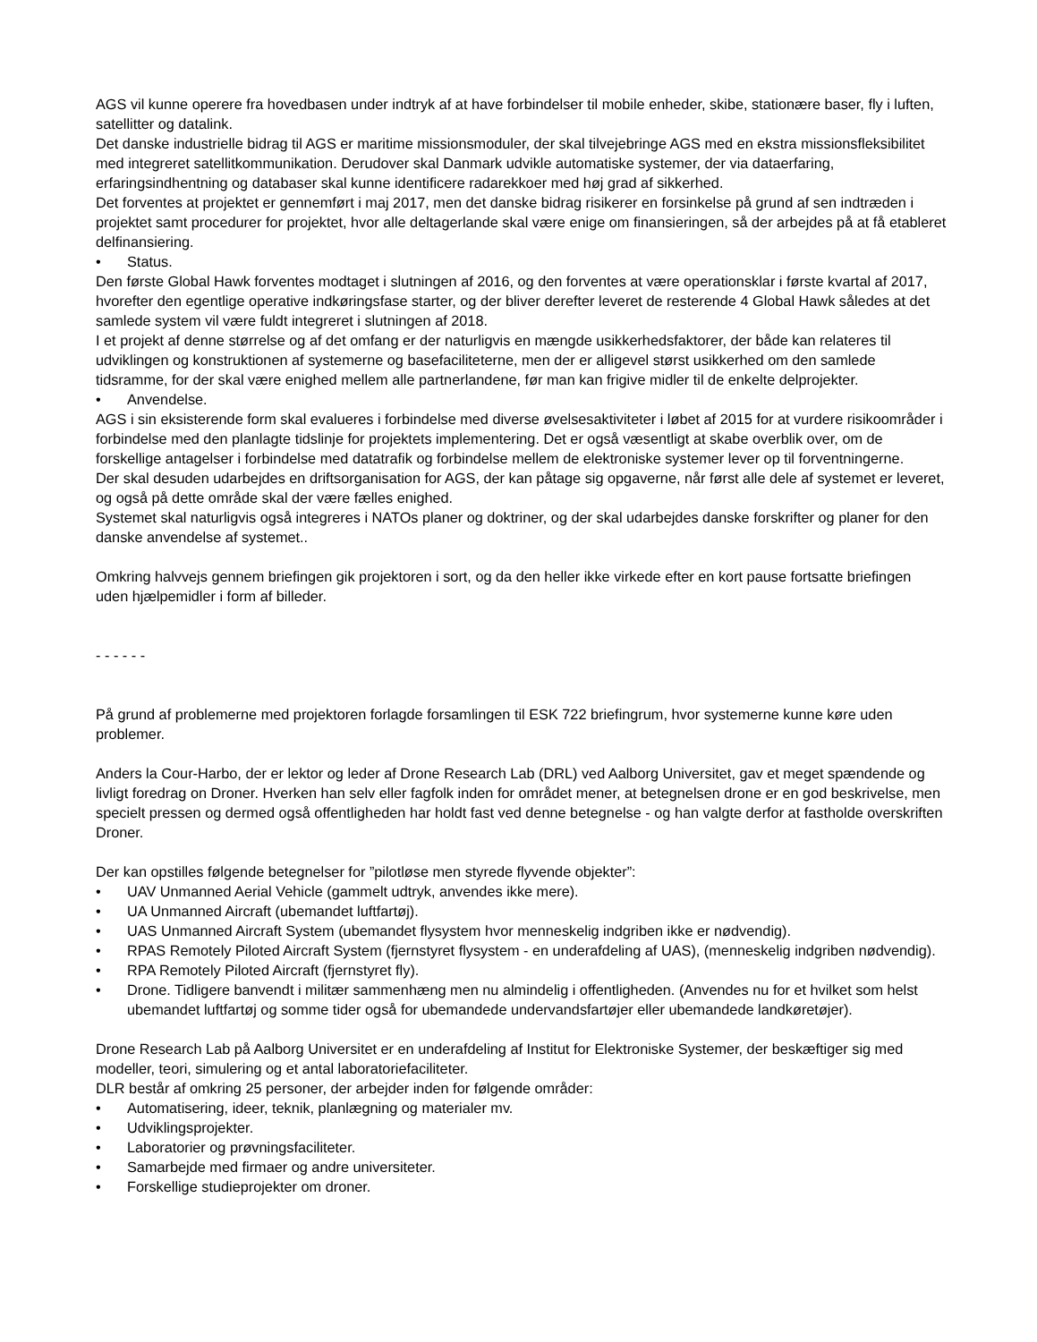AGS vil kunne operere fra hovedbasen under indtryk af at have forbindelser til mobile enheder, skibe, stationære baser, fly i luften, satellitter og datalink.
Det danske industrielle bidrag til AGS er maritime missionsmoduler, der skal tilvejebringe AGS med en ekstra missionsfleksibilitet med integreret satellitkommunikation. Derudover skal Danmark udvikle automatiske systemer, der via dataerfaring, erfaringsindhentning og databaser skal kunne identificere radarekkoer med høj grad af sikkerhed.
Det forventes at projektet er gennemført i maj 2017, men det danske bidrag risikerer en forsinkelse på grund af sen indtræden i projektet samt procedurer for projektet, hvor alle deltagerlande skal være enige om finansieringen, så der arbejdes på at få etableret delfinansiering.
• Status.
Den første Global Hawk forventes modtaget i slutningen af 2016, og den forventes at være operationsklar i første kvartal af 2017, hvorefter den egentlige operative indkøringsfase starter, og der bliver derefter leveret de resterende 4 Global Hawk således at det samlede system vil være fuldt integreret i slutningen af 2018.
I et projekt af denne størrelse og af det omfang er der naturligvis en mængde usikkerhedsfaktorer, der både kan relateres til udviklingen og konstruktionen af systemerne og basefaciliteterne, men der er alligevel størst usikkerhed om den samlede tidsramme, for der skal være enighed mellem alle partnerlandene, før man kan frigive midler til de enkelte delprojekter.
• Anvendelse.
AGS i sin eksisterende form skal evalueres i forbindelse med diverse øvelsesaktiviteter i løbet af 2015 for at vurdere risikoområder i forbindelse med den planlagte tidslinje for projektets implementering. Det er også væsentligt at skabe overblik over, om de forskellige antagelser i forbindelse med datatrafik og forbindelse mellem de elektroniske systemer lever op til forventningerne.
Der skal desuden udarbejdes en driftsorganisation for AGS, der kan påtage sig opgaverne, når først alle dele af systemet er leveret, og også på dette område skal der være fælles enighed.
Systemet skal naturligvis også integreres i NATOs planer og doktriner, og der skal udarbejdes danske forskrifter og planer for den danske anvendelse af systemet..
Omkring halvvejs gennem briefingen gik projektoren i sort, og da den heller ikke virkede efter en kort pause fortsatte briefingen uden hjælpemidler i form af billeder.
- - - - - -
På grund af problemerne med projektoren forlagde forsamlingen til ESK 722 briefingrum, hvor systemerne kunne køre uden problemer.
Anders la Cour-Harbo, der er lektor og leder af Drone Research Lab (DRL) ved Aalborg Universitet, gav et meget spændende og livligt foredrag on Droner. Hverken han selv eller fagfolk inden for området mener, at betegnelsen drone er en god beskrivelse, men specielt pressen og dermed også offentligheden har holdt fast ved denne betegnelse - og han valgte derfor at fastholde overskriften Droner.
Der kan opstilles følgende betegnelser for ”pilotløse men styrede flyvende objekter”:
• UAV Unmanned Aerial Vehicle (gammelt udtryk, anvendes ikke mere).
• UA Unmanned Aircraft (ubemandet luftfartøj).
• UAS Unmanned Aircraft System (ubemandet flysystem hvor menneskelig indgriben ikke er nødvendig).
• RPAS Remotely Piloted Aircraft System (fjernstyret flysystem - en underafdeling af UAS), (menneskelig indgriben nødvendig).
• RPA Remotely Piloted Aircraft (fjernstyret fly).
• Drone. Tidligere banvendt i militær sammenhæng men nu almindelig i offentligheden. (Anvendes nu for et hvilket som helst ubemandet luftfartøj og somme tider også for ubemandede undervandsfartøjer eller ubemandede landkøretøjer).
Drone Research Lab på Aalborg Universitet er en underafdeling af Institut for Elektroniske Systemer, der beskæftiger sig med modeller, teori, simulering og et antal laboratoriefaciliteter.
DLR består af omkring 25 personer, der arbejder inden for følgende områder:
• Automatisering, ideer, teknik, planlægning og materialer mv.
• Udviklingsprojekter.
• Laboratorier og prøvningsfaciliteter.
• Samarbejde med firmaer og andre universiteter.
• Forskellige studieprojekter om droner.